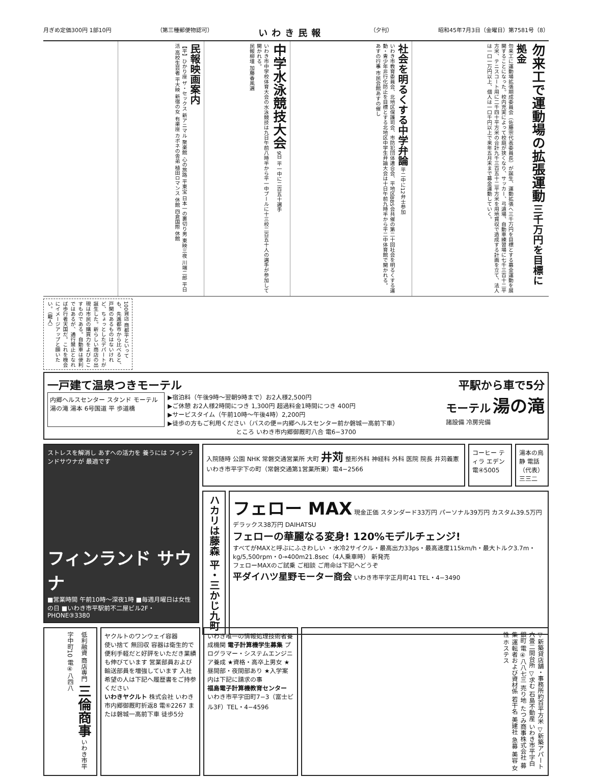月ぎめ定価300円 1部10円 （第三種郵便物認可） いわき民報 （夕刊） 昭和45年7月3日（金曜日）第7581号（8）
勿来工で運動場の拡張運動 三千万円を目標に拠金
勿来工に運動場拡張期成委員会（佐藤宗代表委員長）が誕生、運動拡張へ三千万円を目標とする募金運動を展開することになった。校内充実によって校庭が狭くなり、サッカー、弓道場、自動車練習場に七千三百十二平方米、テニスコート用に二千四十平方米の合計九千三百五十二平方米を用地買収で造成する計画を立て、法人は一口一万円以上、個人は一口千円以上で来年五月末まで募金運動していく。
社会を明るくする中学弁論 平二中に12弁士参加
いわき市教育委員会、北地区保護司会、市防犯団体連合会、平地区BBS会共催の第二十回社会を明るくする運動・青少年非行化防止を目標とする北地区中学生弁論大会は十日午前九時半から平二中体育館で開かれる。
あすの行事 市民会館あすの催し
中学水泳競技大会 9日 平一中に二百五十選手
いわき市中学校体育大会の水泳競技は九日午前八時半から平一中プールに十三校二百五十人の選手が参加して開かれる。
民報柳壇 加藤香風選
民報映画案内
【平】ひかり座 ザ・セックス 新アニマル 聚楽館 心の旅路 平東宝 日本一の裏切り男 東映三夜 川端二郎 平日活 高校生芸者 平大映 新宿の女 有楽座 カポネの舎弟 植田ロマンス 休館 四倉国際 休館
100貨店 商都平といっても、先進都市から比べると、戸開のあるものはないけれど、ちょっとしたデパートが誕生した。新らしい商店の出現は市民の購買力をよびおこすものである。自動車は便利ではあるが、通行禁止となれば歩行者天国だ。これを機会にイメージアップと願いたい。（龍人）
一戸建て温泉つきモーテル 平駅から車で5分
内郷ヘルスセンター スタンド モーテル湯の滝 湯本 6号国道 平 歩道橋
▶宿泊料（午後9時〜翌朝9時まで）お2人様2,500円
▶ご休憩 お2人様2時間につき 1,300円 超過料金1時間につき 400円
▶サービスタイム（午前10時〜午後4時）2,200円
▶徒歩の方もご利用ください（バスの便＝内郷ヘルスセンター前か磐城一高前下車）
モーテル 湯の滝
諸設備 冷房完備
ところ いわき市内郷御厩町八合 電6−3700
ストレスを解消し あすへの活力を 養うには フィンランドサウナが 最適です
フィンランド サウナ
■営業時間 午前10時〜深夜1時 ■毎週月曜日は女性の日 ■いわき市平駅前不二屋ビル2F・PHONE③3380
入院随時 公園 NHK 常磐交通営業所 大町 井苅 整形外科 神経科 外科 医院 院長 井苅義憲
いわき市平字下の町（常磐交通第1営業所東）電4−2566
コーヒー ティラ エデン 電④5005
湯本の鳥静 電話（代表）三三二
ハカリは藤森 平・三かじ九町
フェロー MAX 現金正価 スタンダード33万円 パーソナル39万円 カスタム39.5万円 デラックス38万円 DAIHATSU
フェローの華麗なる変身! 120%モデルチェンジ!
すべてがMAXと呼ぶにふさわしい ・水冷2サイクル・最高出力33ps・最高速度115km/h・最大トルク3.7m・kg/5,500rpm・0→400m21.8sec（4人乗車時） 新発売
フェローMAXのご試乗 ご相談 ご用命は下記へどうぞ
平ダイハツ星野モーター商会 いわき市平字正月町41 TEL・4−3490
低利融資 商店専門 三倫商事 いわき市平字中町10 電④八四八
ヤクルトのワンウェイ容器
使い捨て 無回収 容器は衛生的で便利手軽だと好評をいただき業績も伸びています 営業部員および輸送部員を増強しています 入社希望の人は下記へ履歴書をご持参ください
いわきヤクルト 株式会社 いわき市内郷御厩町折返8 電⑥2267 または磐城一高前下車 徒歩5分
いわき唯一の情報処理技術者養成機関 電子計算機学生募集 プログラマー・システムエンジニア養成 ★資格・高卒上男女 ★昼間部・夜間部あり ★入学案内は下記に請求の事
福島電子計算機教育センター いわき市平字田町7−3（富士ビル3F）TEL・4−4596
▽新築貸店舗・事務所約百平方米 ▽新築アパート六畳二間台所 ▽求む 石島不動産 いわき市平字白銀町 電④八八七三 売り地 たつみ商事株式会社 募集 運転者および資材係 若干名 美建社 急募 美容 女性 ホステス